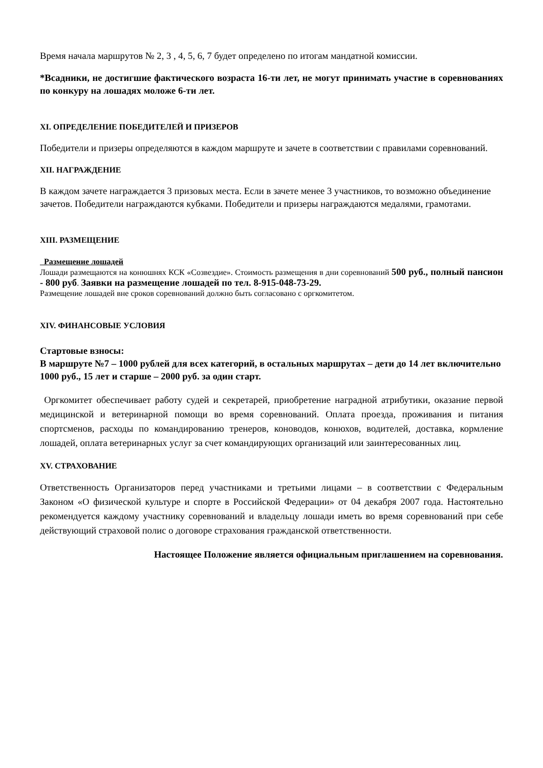Время начала маршрутов № 2, 3 , 4, 5, 6, 7 будет определено по итогам мандатной комиссии.
*Всадники, не достигшие фактического возраста 16-ти лет, не могут принимать участие в соревнованиях по конкуру на лошадях моложе 6-ти лет.
XI. ОПРЕДЕЛЕНИЕ ПОБЕДИТЕЛЕЙ И ПРИЗЕРОВ
Победители и призеры определяются в каждом маршруте и зачете в соответствии с правилами соревнований.
XII. НАГРАЖДЕНИЕ
В каждом зачете награждается 3 призовых места. Если в зачете менее 3 участников, то возможно объединение зачетов. Победители награждаются кубками. Победители и призеры награждаются медалями, грамотами.
XIII. РАЗМЕЩЕНИЕ
Размещение лошадей
Лошади размещаются на конюшнях КСК «Созвездие». Стоимость размещения в дни соревнований 500 руб., полный пансион - 800 руб. Заявки на размещение лошадей по тел. 8-915-048-73-29.
Размещение лошадей вне сроков соревнований должно быть согласовано с оргкомитетом.
XIV. ФИНАНСОВЫЕ УСЛОВИЯ
Стартовые взносы:
В маршруте №7 – 1000 рублей для всех категорий, в остальных маршрутах – дети до 14 лет включительно 1000 руб., 15 лет и старше – 2000 руб. за один старт.
Оргкомитет обеспечивает работу судей и секретарей, приобретение наградной атрибутики, оказание первой медицинской и ветеринарной помощи во время соревнований. Оплата проезда, проживания и питания спортсменов, расходы по командированию тренеров, коноводов, конюхов, водителей, доставка, кормление лошадей, оплата ветеринарных услуг за счет командирующих организаций или заинтересованных лиц.
XV. СТРАХОВАНИЕ
Ответственность Организаторов перед участниками и третьими лицами – в соответствии с Федеральным Законом «О физической культуре и спорте в Российской Федерации» от 04 декабря 2007 года. Настоятельно рекомендуется каждому участнику соревнований и владельцу лошади иметь во время соревнований при себе действующий страховой полис о договоре страхования гражданской ответственности.
Настоящее Положение является официальным приглашением на соревнования.